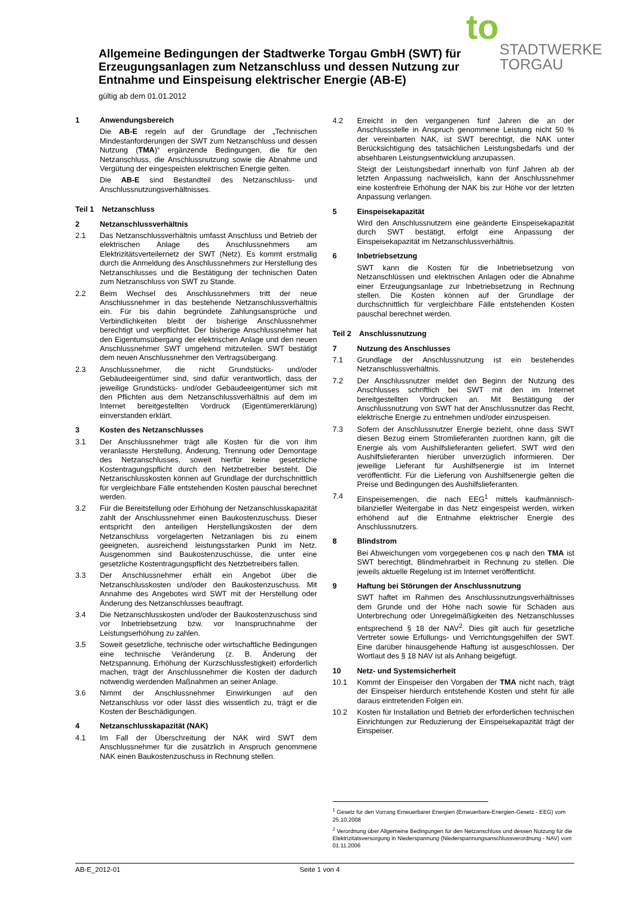to
STADTWERKE
TORGAU
Allgemeine Bedingungen der Stadtwerke Torgau GmbH (SWT) für Erzeugungsanlagen zum Netzanschluss und dessen Nutzung zur Entnahme und Einspeisung elektrischer Energie (AB-E)
gültig ab dem 01.01.2012
1 Anwendungsbereich
Die AB-E regeln auf der Grundlage der „Technischen Mindestanforderungen der SWT zum Netzanschluss und dessen Nutzung (TMA)“ ergänzende Bedingungen, die für den Netzanschluss, die Anschlussnutzung sowie die Abnahme und Vergütung der eingespeisten elektrischen Energie gelten.
Die AB-E sind Bestandteil des Netzanschluss- und Anschlussnutzungsverhältnisses.
Teil 1 Netzanschluss
2 Netzanschlussverhältnis
2.1 Das Netzanschlussverhältnis umfasst Anschluss und Betrieb der elektrischen Anlage des Anschlussnehmers am Elektrizitätsverteilernetz der SWT (Netz). Es kommt erstmalig durch die Anmeldung des Anschlussnehmers zur Herstellung des Netzanschlusses und die Bestätigung der technischen Daten zum Netzanschluss von SWT zu Stande.
2.2 Beim Wechsel des Anschlussnehmers tritt der neue Anschlussnehmer in das bestehende Netzanschlussverhältnis ein. Für bis dahin begründete Zahlungsansprüche und Verbindlichkeiten bleibt der bisherige Anschlussnehmer berechtigt und verpflichtet. Der bisherige Anschlussnehmer hat den Eigentumsübergang der elektrischen Anlage und den neuen Anschlussnehmer SWT umgehend mitzuteilen. SWT bestätigt dem neuen Anschlussnehmer den Vertragsübergang.
2.3 Anschlussnehmer, die nicht Grundstücks- und/oder Gebäudeeigentümer sind, sind dafür verantwortlich, dass der jeweilige Grundstücks- und/oder Gebäudeeigentümer sich mit den Pflichten aus dem Netzanschlussverhältnis auf dem im Internet bereitgestellten Vordruck (Eigentümererklärung) einverstanden erklärt.
3 Kosten des Netzanschlusses
3.1 Der Anschlussnehmer trägt alle Kosten für die von ihm veranlasste Herstellung, Änderung, Trennung oder Demontage des Netzanschlusses, soweit hierfür keine gesetzliche Kostentragungspflicht durch den Netzbetreiber besteht. Die Netzanschlusskosten können auf Grundlage der durchschnittlich für vergleichbare Fälle entstehenden Kosten pauschal berechnet werden.
3.2 Für die Bereitstellung oder Erhöhung der Netzanschlusskapazität zahlt der Anschlussnehmer einen Baukostenzuschuss. Dieser entspricht den anteiligen Herstellungskosten der dem Netzanschluss vorgelagerten Netzanlagen bis zu einem geeigneten, ausreichend leistungsstarken Punkt im Netz. Ausgenommen sind Baukostenzuschüsse, die unter eine gesetzliche Kostentragungspflicht des Netzbetreibers fallen.
3.3 Der Anschlussnehmer erhält ein Angebot über die Netzanschlusskosten und/oder den Baukostenzuschuss. Mit Annahme des Angebotes wird SWT mit der Herstellung oder Änderung des Netzanschlusses beauftragt.
3.4 Die Netzanschlusskosten und/oder der Baukostenzuschuss sind vor Inbetriebsetzung bzw. vor Inanspruchnahme der Leistungserhöhung zu zahlen.
3.5 Soweit gesetzliche, technische oder wirtschaftliche Bedingungen eine technische Veränderung (z. B. Änderung der Netzspannung, Erhöhung der Kurzschlussfestigkeit) erforderlich machen, trägt der Anschlussnehmer die Kosten der dadurch notwendig werdenden Maßnahmen an seiner Anlage.
3.6 Nimmt der Anschlussnehmer Einwirkungen auf den Netzanschluss vor oder lässt dies wissentlich zu, trägt er die Kosten der Beschädigungen.
4 Netzanschlusskapazität (NAK)
4.1 Im Fall der Überschreitung der NAK wird SWT dem Anschlussnehmer für die zusätzlich in Anspruch genommene NAK einen Baukostenzuschuss in Rechnung stellen.
4.2 Erreicht in den vergangenen fünf Jahren die an der Anschlussstelle in Anspruch genommene Leistung nicht 50 % der vereinbarten NAK, ist SWT berechtigt, die NAK unter Berücksichtigung des tatsächlichen Leistungsbedarfs und der absehbaren Leistungsentwicklung anzupassen.
Steigt der Leistungsbedarf innerhalb von fünf Jahren ab der letzten Anpassung nachweislich, kann der Anschlussnehmer eine kostenfreie Erhöhung der NAK bis zur Höhe vor der letzten Anpassung verlangen.
5 Einspeisekapazität
Wird den Anschlussnutzern eine geänderte Einspeisekapazität durch SWT bestätigt, erfolgt eine Anpassung der Einspeisekapazität im Netzanschlussverhältnis.
6 Inbetriebsetzung
SWT kann die Kosten für die Inbetriebsetzung von Netzanschlüssen und elektrischen Anlagen oder die Abnahme einer Erzeugungsanlage zur Inbetriebsetzung in Rechnung stellen. Die Kosten können auf der Grundlage der durchschnittlich für vergleichbare Fälle entstehenden Kosten pauschal berechnet werden.
Teil 2 Anschlussnutzung
7 Nutzung des Anschlusses
7.1 Grundlage der Anschlussnutzung ist ein bestehendes Netzanschlussverhältnis.
7.2 Der Anschlussnutzer meldet den Beginn der Nutzung des Anschlusses schriftlich bei SWT mit den im Internet bereitgestellten Vordrucken an. Mit Bestätigung der Anschlussnutzung von SWT hat der Anschlussnutzer das Recht, elektrische Energie zu entnehmen und/oder einzuspeisen.
7.3 Sofern der Anschlussnutzer Energie bezieht, ohne dass SWT diesen Bezug einem Stromlieferanten zuordnen kann, gilt die Energie als vom Aushilfslieferanten geliefert. SWT wird den Aushilfslieferanten hierüber unverzüglich informieren. Der jeweilige Lieferant für Aushilfsenergie ist im Internet veröffentlicht. Für die Lieferung von Aushilfsenergie gelten die Preise und Bedingungen des Aushilfslieferanten.
7.4 Einspeisemengen, die nach EEG<sup>1</sup> mittels kaufmännisch-bilanzieller Weitergabe in das Netz eingespeist werden, wirken erhöhend auf die Entnahme elektrischer Energie des Anschlussnutzers.
8 Blindstrom
Bei Abweichungen vom vorgegebenen cos φ nach den TMA ist SWT berechtigt, Blindmehrarbeit in Rechnung zu stellen. Die jeweils aktuelle Regelung ist im Internet veröffentlicht.
9 Haftung bei Störungen der Anschlussnutzung
SWT haftet im Rahmen des Anschlussnutzungsverhältnisses dem Grunde und der Höhe nach sowie für Schäden aus Unterbrechung oder Unregelmäßigkeiten des Netzanschlusses entsprechend § 18 der NAV<sup>2</sup>. Dies gilt auch für gesetzliche Vertreter sowie Erfüllungs- und Verrichtungsgehilfen der SWT. Eine darüber hinausgehende Haftung ist ausgeschlossen. Der Wortlaut des § 18 NAV ist als Anhang beigefügt.
10 Netz- und Systemsicherheit
10.1 Kommt der Einspeiser den Vorgaben der TMA nicht nach, trägt der Einspeiser hierdurch entstehende Kosten und steht für alle daraus eintretenden Folgen ein.
10.2 Kosten für Installation und Betrieb der erforderlichen technischen Einrichtungen zur Reduzierung der Einspeisekapazität trägt der Einspeiser.
<sup>1</sup> Gesetz für den Vorrang Erneuerbarer Energien (Erneuerbare-Energien-Gesetz - EEG) vom 25.10.2008
<sup>2</sup> Verordnung über Allgemeine Bedingungen für den Netzanschluss und dessen Nutzung für die Elektrizitätsversorgung in Niederspannung (Niederspannungsanschlussverordnung - NAV) vom 01.11.2006
AB-E_2012-01 Seite 1 von 4